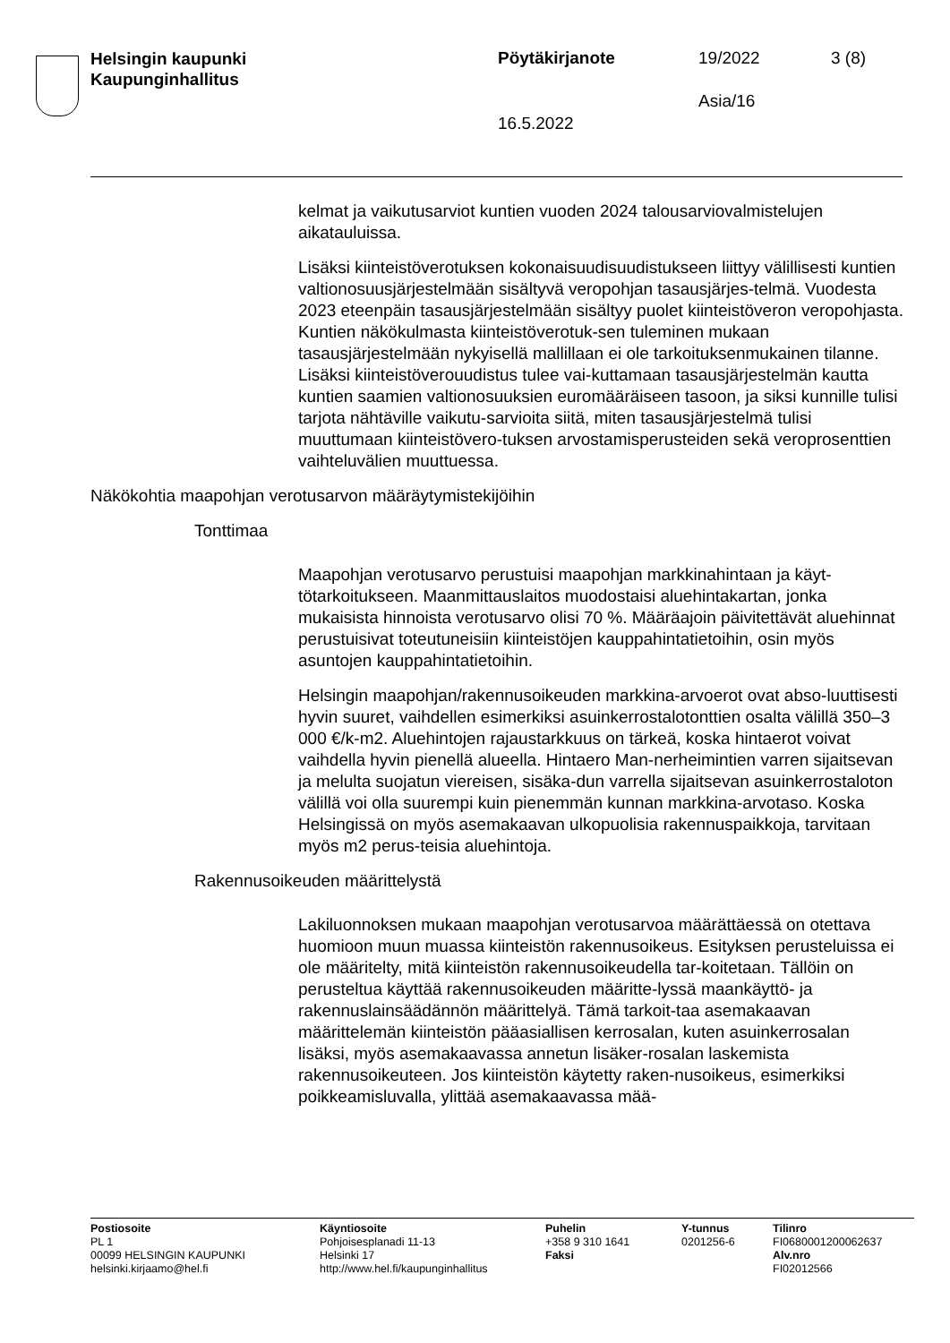Helsingin kaupunki
Kaupunginhallitus
Pöytäkirjanote 19/2022 3 (8)
Asia/16
16.5.2022
kelmat ja vaikutusarviot kuntien vuoden 2024 talousarviovalmistelujen aikatauluissa.
Lisäksi kiinteistöverotuksen kokonaisuudisuudistukseen liittyy välillisesti kuntien valtionosuusjärjestelmään sisältyvä veropohjan tasausjärjes-telmä. Vuodesta 2023 eteenpäin tasausjärjestelmään sisältyy puolet kiinteistöveron veropohjasta. Kuntien näkökulmasta kiinteistöverotuk-sen tuleminen mukaan tasausjärjestelmään nykyisellä mallillaan ei ole tarkoituksenmukainen tilanne. Lisäksi kiinteistöverouudistus tulee vai-kuttamaan tasausjärjestelmän kautta kuntien saamien valtionosuuksien euromääräiseen tasoon, ja siksi kunnille tulisi tarjota nähtäville vaikutu-sarvioita siitä, miten tasausjärjestelmä tulisi muuttumaan kiinteistövero-tuksen arvostamisperusteiden sekä veroprosenttien vaihteluvälien muuttuessa.
Näkökohtia maapohjan verotusarvon määräytymistekijöihin
Tonttimaa
Maapohjan verotusarvo perustuisi maapohjan markkinahintaan ja käyt-tötarkoitukseen. Maanmittauslaitos muodostaisi aluehintakartan, jonka mukaisista hinnoista verotusarvo olisi 70 %. Määräajoin päivitettävät aluehinnat perustuisivat toteutuneisiin kiinteistöjen kauppahintatietoihin, osin myös asuntojen kauppahintatietoihin.
Helsingin maapohjan/rakennusoikeuden markkina-arvoerot ovat abso-luuttisesti hyvin suuret, vaihdellen esimerkiksi asuinkerrostalotonttien osalta välillä 350–3 000 €/k-m2. Aluehintojen rajaustarkkuus on tärkeä, koska hintaerot voivat vaihdella hyvin pienellä alueella. Hintaero Man-nerheimintien varren sijaitsevan ja melulta suojatun viereisen, sisäka-dun varrella sijaitsevan asuinkerrostaloton välillä voi olla suurempi kuin pienemmän kunnan markkina-arvotaso. Koska Helsingissä on myös asemakaavan ulkopuolisia rakennuspaikkoja, tarvitaan myös m2 perus-teisia aluehintoja.
Rakennusoikeuden määrittelystä
Lakiluonnoksen mukaan maapohjan verotusarvoa määrättäessä on otettava huomioon muun muassa kiinteistön rakennusoikeus. Esityksen perusteluissa ei ole määritelty, mitä kiinteistön rakennusoikeudella tar-koitetaan. Tällöin on perusteltua käyttää rakennusoikeuden määritte-lyssä maankäyttö- ja rakennuslainsäädännön määrittelyä. Tämä tarkoit-taa asemakaavan määrittelemän kiinteistön pääasiallisen kerrosalan, kuten asuinkerrosalan lisäksi, myös asemakaavassa annetun lisäker-rosalan laskemista rakennusoikeuteen. Jos kiinteistön käytetty raken-nusoikeus, esimerkiksi poikkeamisluvalla, ylittää asemakaavassa mää-
Postiosoite
PL 1
00099 HELSINGIN KAUPUNKI
helsinki.kirjaamo@hel.fi
Käyntiosoite
Pohjoisesplanadi 11-13
Helsinki 17
http://www.hel.fi/kaupunginhallitus
Puhelin
+358 9 310 1641
Faksi
Y-tunnus
0201256-6
Tilinro
FI0680001200062637
Alv.nro
FI02012566